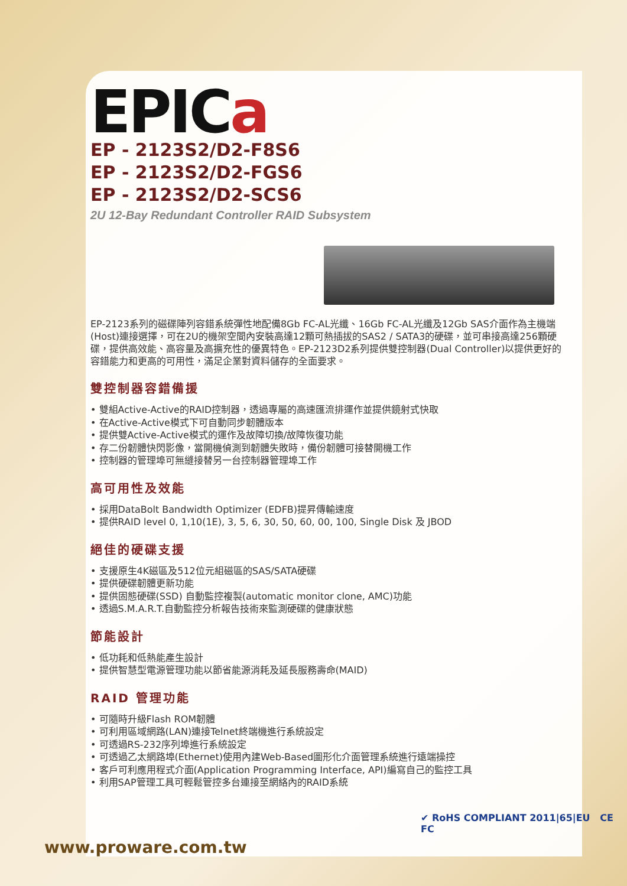EPICa
EP - 2123S2/D2-F8S6
EP - 2123S2/D2-FGS6
EP - 2123S2/D2-SCS6
2U 12-Bay Redundant Controller RAID Subsystem
EP-2123系列的磁碟陣列容錯系統彈性地配備8Gb FC-AL光纖、16Gb FC-AL光纖及12Gb SAS介面作為主機端(Host)連接選擇，可在2U的機架空間內安裝高達12顆可熱插拔的SAS2 / SATA3的硬碟，並可串接高達256顆硬碟，提供高效能、高容量及高擴充性的優異特色。EP-2123D2系列提供雙控制器(Dual Controller)以提供更好的容錯能力和更高的可用性，滿足企業對資料儲存的全面要求。
雙控制器容錯備援
• 雙組Active-Active的RAID控制器，透過專屬的高速匯流排運作並提供鏡射式快取
• 在Active-Active模式下可自動同步韌體版本
• 提供雙Active-Active模式的運作及故障切換/故障恢復功能
• 存二份韌體快閃影像，當開機偵測到韌體失敗時，備份韌體可接替開機工作
• 控制器的管理埠可無縫接替另一台控制器管理埠工作
高可用性及效能
• 採用DataBolt Bandwidth Optimizer (EDFB)提昇傳輸速度
• 提供RAID level 0, 1,10(1E), 3, 5, 6, 30, 50, 60, 00, 100, Single Disk 及 JBOD
絕佳的硬碟支援
• 支援原生4K磁區及512位元組磁區的SAS/SATA硬碟
• 提供硬碟韌體更新功能
• 提供固態硬碟(SSD) 自動監控複製(automatic monitor clone, AMC)功能
• 透過S.M.A.R.T.自動監控分析報告技術來監測硬碟的健康狀態
節能設計
• 低功耗和低熱能產生設計
• 提供智慧型電源管理功能以節省能源消耗及延長服務壽命(MAID)
RAID 管理功能
• 可隨時升級Flash ROM韌體
• 可利用區域網路(LAN)連接Telnet終端機進行系統設定
• 可透過RS-232序列埠進行系統設定
• 可透過乙太網路埠(Ethernet)使用內建Web-Based圖形化介面管理系統進行遠端操控
• 客戶可利應用程式介面(Application Programming Interface, API)編寫自己的監控工具
• 利用SAP管理工具可輕鬆管控多台連接至網絡內的RAID系統
✔ RoHS COMPLIANT 2011|65|EU CE FC
www.proware.com.tw